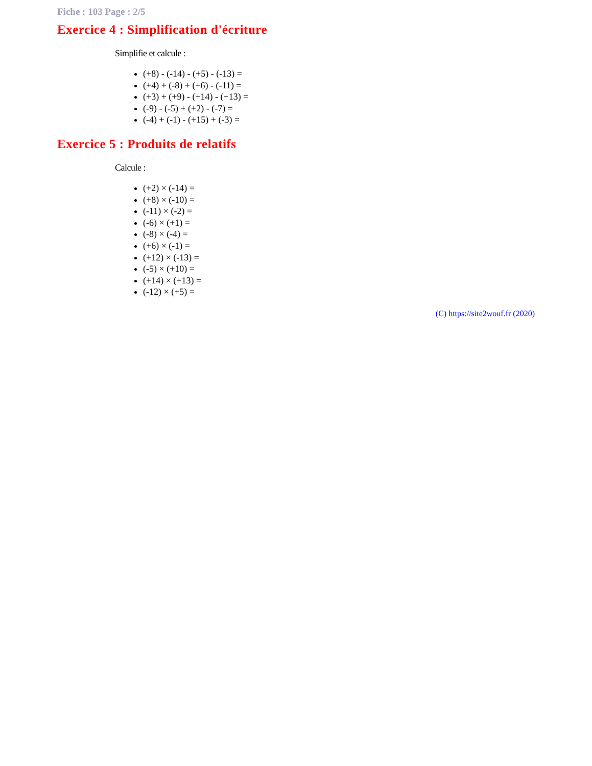Fiche : 103 Page : 2/5
Exercice 4 : Simplification d'écriture
Simplifie et calcule :
(+8) - (-14) - (+5) - (-13) =
(+4) + (-8) + (+6) - (-11) =
(+3) + (+9) - (+14) - (+13) =
(-9) - (-5) + (+2) - (-7) =
(-4) + (-1) - (+15) + (-3) =
Exercice 5 : Produits de relatifs
Calcule :
(+2) × (-14) =
(+8) × (-10) =
(-11) × (-2) =
(-6) × (+1) =
(-8) × (-4) =
(+6) × (-1) =
(+12) × (-13) =
(-5) × (+10) =
(+14) × (+13) =
(-12) × (+5) =
(C) https://site2wouf.fr (2020)